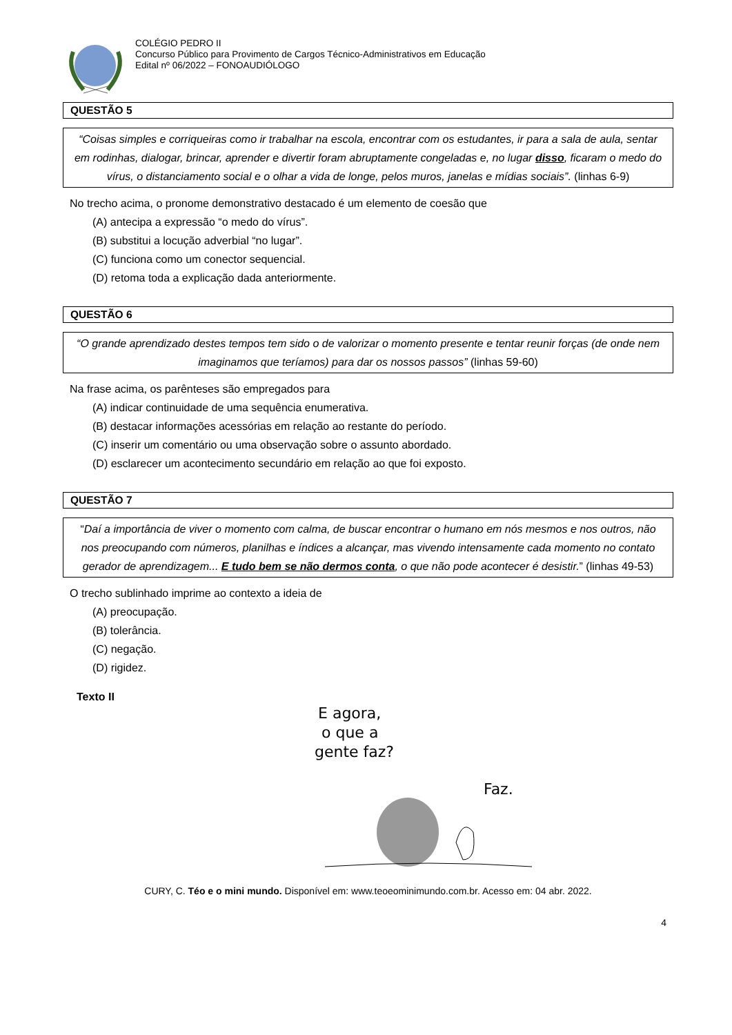COLÉGIO PEDRO II
Concurso Público para Provimento de Cargos Técnico-Administrativos em Educação
Edital nº 06/2022 – FONOAUDIÓLOGO
QUESTÃO 5
“Coisas simples e corriqueiras como ir trabalhar na escola, encontrar com os estudantes, ir para a sala de aula, sentar em rodinhas, dialogar, brincar, aprender e divertir foram abruptamente congeladas e, no lugar disso, ficaram o medo do vírus, o distanciamento social e o olhar a vida de longe, pelos muros, janelas e mídias sociais”. (linhas 6-9)
No trecho acima, o pronome demonstrativo destacado é um elemento de coesão que
(A) antecipa a expressão “o medo do vírus”.
(B) substitui a locução adverbial “no lugar”.
(C) funciona como um conector sequencial.
(D) retoma toda a explicação dada anteriormente.
QUESTÃO 6
“O grande aprendizado destes tempos tem sido o de valorizar o momento presente e tentar reunir forças (de onde nem imaginamos que teríamos) para dar os nossos passos” (linhas 59-60)
Na frase acima, os parênteses são empregados para
(A) indicar continuidade de uma sequência enumerativa.
(B) destacar informações acessórias em relação ao restante do período.
(C) inserir um comentário ou uma observação sobre o assunto abordado.
(D) esclarecer um acontecimento secundário em relação ao que foi exposto.
QUESTÃO 7
“Daí a importância de viver o momento com calma, de buscar encontrar o humano em nós mesmos e nos outros, não nos preocupando com números, planilhas e índices a alcançar, mas vivendo intensamente cada momento no contato gerador de aprendizagem... E tudo bem se não dermos conta, o que não pode acontecer é desistir.” (linhas 49-53)
O trecho sublinhado imprime ao contexto a ideia de
(A) preocupação.
(B) tolerância.
(C) negação.
(D) rigidez.
Texto II
E agora,
o que a
gente faz?
Faz.
CURY, C. Téo e o mini mundo. Disponível em: www.teoeominimundo.com.br. Acesso em: 04 abr. 2022.
4